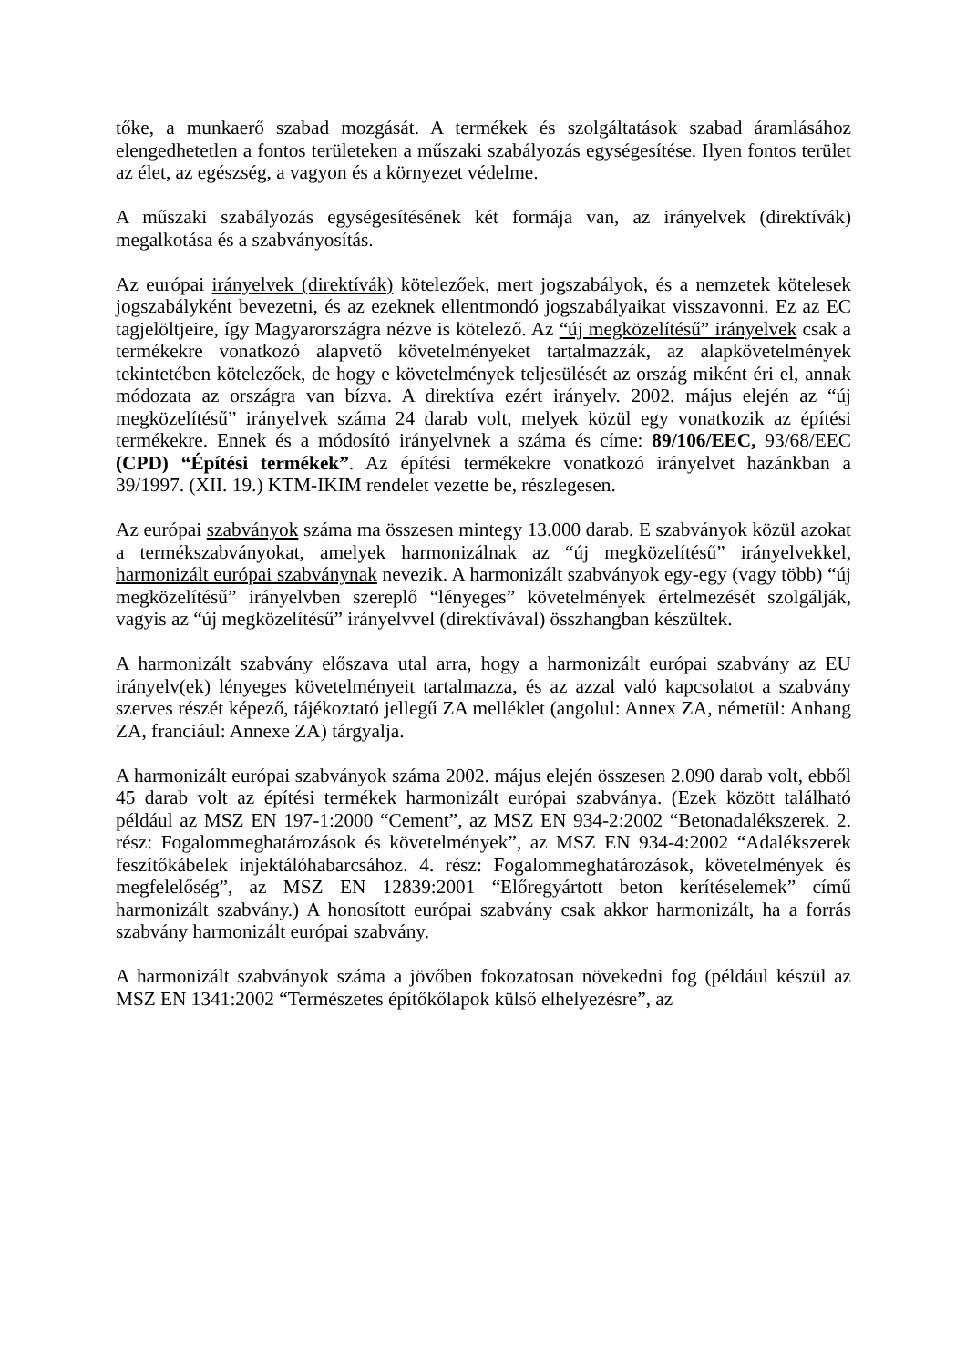tőke, a munkaerő szabad mozgását. A termékek és szolgáltatások szabad áramlásához elengedhetetlen a fontos területeken a műszaki szabályozás egységesítése. Ilyen fontos terület az élet, az egészség, a vagyon és a környezet védelme.
A műszaki szabályozás egységesítésének két formája van, az irányelvek (direktívák) megalkotása és a szabványosítás.
Az európai irányelvek (direktívák) kötelezőek, mert jogszabályok, és a nemzetek kötelesek jogszabályként bevezetni, és az ezeknek ellentmondó jogszabályaikat visszavonni. Ez az EC tagjelöltjeire, így Magyarországra nézve is kötelező. Az “új megközelítésű” irányelvek csak a termékekre vonatkozó alapvető követelményeket tartalmazzák, az alapkövetelmények tekintetében kötelezőek, de hogy e követelmények teljesülését az ország miként éri el, annak módozata az országra van bízva. A direktíva ezért irányelv. 2002. május elején az “új megközelítésű” irányelvek száma 24 darab volt, melyek közül egy vonatkozik az építési termékekre. Ennek és a módosító irányelvnek a száma és címe: 89/106/EEC, 93/68/EEC (CPD) “Építési termékek”. Az építési termékekre vonatkozó irányelvet hazánkban a 39/1997. (XII. 19.) KTM-IKIM rendelet vezette be, részlegesen.
Az európai szabványok száma ma összesen mintegy 13.000 darab. E szabványok közül azokat a termékszabványokat, amelyek harmonizálnak az “új megközelítésű” irányelvekkel, harmonizált európai szabványnak nevezik. A harmonizált szabványok egy-egy (vagy több) “új megközelítésű” irányelvben szereplő “lényeges” követelmények értelmezését szolgálják, vagyis az “új megközelítésű” irányelvvel (direktívával) összhangban készültek.
A harmonizált szabvány előszava utal arra, hogy a harmonizált európai szabvány az EU irányelv(ek) lényeges követelményeit tartalmazza, és az azzal való kapcsolatot a szabvány szerves részét képező, tájékoztató jellegű ZA melléklet (angolul: Annex ZA, németül: Anhang ZA, franciául: Annexe ZA) tárgyalja.
A harmonizált európai szabványok száma 2002. május elején összesen 2.090 darab volt, ebből 45 darab volt az építési termékek harmonizált európai szabványa. (Ezek között található például az MSZ EN 197-1:2000 “Cement”, az MSZ EN 934-2:2002 “Betonadalékszerek. 2. rész: Fogalommeghatározások és követelmények”, az MSZ EN 934-4:2002 “Adalékszerek feszítőkábelek injektálóhabarcsához. 4. rész: Fogalommeghatározások, követelmények és megfelelőség”, az MSZ EN 12839:2001 “Előregyártott beton kerítéselemek” című harmonizált szabvány.) A honosított európai szabvány csak akkor harmonizált, ha a forrás szabvány harmonizált európai szabvány.
A harmonizált szabványok száma a jövőben fokozatosan növekedni fog (például készül az MSZ EN 1341:2002 “Természetes építőkőlapok külső elhelyezésre”, az